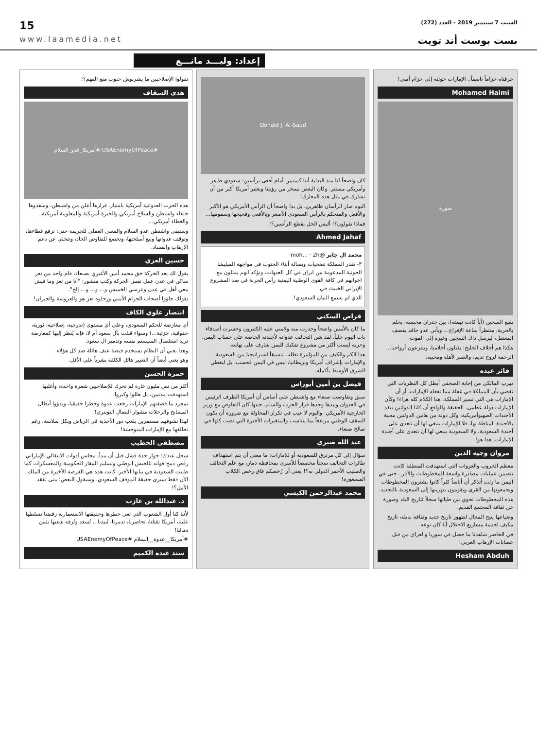السبت 7 سبتمبر 2019 - العدد (272)
15
بست بوست أند تويت
www.laamedia.net
إعداد: وليـــد مانـــع
عرفناه حزاماً ناسفاً.. الإمارات حولته إلى حزام أمني!
Mohamed Haimi
صورة
يقبع السجين (أياً كانت تهمته)، بين جدران محبسه، يحلم بالحرية، منتظراً ساعة الإفراج... ويأتي عدو حاقد يقصف المعتقل، ليرسل ذاك السجين وغيره إلى الموت.
هكذا هم أجلاف الخليج: يقتلون أحلامنا، وينتزعون أرواحنا...
الرحمة لروح نديم، والصبر لأهله ومحبيه.
فائز عبده
تهرب المالكي من إجابة الصحفي أبطل كل النظريات التي تقضي بأن المملكة في غفلة مما تفعله الإمارات، أو أن الإمارات هي التي تسير المملكة. هذا الكلام كله هراء! وكأن الإمارات دولة عظمى. الحقيقة والواقع أن كلتا الدولتين تنفذ الأجندات الصهيوأمريكية، وكل دولة من هاتين الدولتين معنية بالأجندة المناطة بها، فلا الإمارات ينبغي لها أن تتعدى على أجندة السعودية، ولا السعودية ينبغي لها أن تتعدى على أجندة الإمارات. هذا هو!
مروان وجيه الدين
معظم الحروب والغزوات التي استهدفت المنطقة كانت تتضمن عمليات مصادرة واسعة للمخطوطات والآثار.. حتى في اليمن ما زلت أتذكر أن أناساً كثراً كانوا يشترون المخطوطات ويجمعونها من القرى ويقومون بتهريبها إلى السعودية بالتحديد.
هذه المخطوطات تحوي بين طياتها سجلاً لتاريخ البلد وصورة عن ثقافة المجتمع القديم.
وضياعها يتيح المجال لظهور تاريخ جديد وثقافة بديلة، تاريخ مكيف لخدمة مشاريع الاحتلال أيا كان نوعه.
في الحاضر شاهدنا ما حصل في سوريا والعراق من قبل عصابات الإرهاب الغربي!
Hesham Abduh
Donald J. Al-Saud
كان واضحاً لنا منذ البداية أننا كيمنيين أمام أفعى برأسين: سعودي ظاهر وأمريكي مستتر. وكان البعض يسخر من رؤيتنا ويعتبر أمريكا أكبر من أن تشارك في مثل هذه المعارك!
اليوم صار الرأسان ظاهرين، بل بدا واضحاً أن الرأس الأمريكي هو الأكبر والأفعل والمتحكم بالرأس السعودي الأصغر وبالأفعى وفحيحها وسمومها...
فماذا تقولون؟! أليس الحل بقطع الرأسين؟!
Ahmed Jahaf
محمد ال جابر @moh... · 2h
٣- تقدر المملكة تضحيات وبسالة أبناء الجنوب في مواجهة الميليشا الحوثية المدعومة من ايران في كل الجبهات، وتؤكد انهم يمثلون مع اخوانهم في كافة القوى الوطنية اليمنية رأس الحربة في صد المشروع الإيراني الخبيث في
للذي لم يسمع البيان السعودي!
فراص السكني
ما كان بالأمس واضحاً وحذرت منه ولامني عليه الكثيرون وخسرت أصدقاء بات اليوم جلياً. لقد شن التحالف عدوانه لأجندته الخاصة على حساب اليمن، وحربه ليست أكثر من مشروع تفكيك لليمن شارف على نهايته.
هذا الكم والكيف من المؤامرة تطلب تنسيقاً استراتيجيا بين السعودية والإمارات بإشراف أمريكا وبريطانيا، ليس في اليمن فحسب، بل ليغطي الشرق الأوسط بأكمله.
فيصل بن أمين أبوراس
سبق وتفاوضت صنعاء مع واشنطن على أساس أن أمريكا الطرف الرئيس في العدوان وبيدها وحدها قرار الحرب والسلم. حينها كان التفاوض مع وزير الخارجية الأمريكي. واليوم لا عيب في تكرار المحاولة مع ضرورة أن يكون السقف الوطني مرتفعاً بما يتناسب والمتغيرات الأخيرة التي تصب كلها في صالح صنعاء.
عبد الله صبري
سؤال إلى كل مرتزق للسعودية أو للإمارات: ما معنى أن يتم استهداف طائرات التحالف سجناً مخصصاً للأسرى بمحافظة ذمار، مع علم التحالف والصليب الأحمر الدولي به؟! يعني أن رُخصكم فاق رخص الكلاب المسعورة!
محمد عبدالرحمن الكبسي
تقولوا الإصلاحيين ما يشربوش حبوب منع الفهم؟!
هدى السقاف
#USAEnemyOfPeace #أمريكا_عدو_السلام
هذه الحرب العدوانية أمريكية بامتياز. قرارها أعلن من واشنطن، ومنفذوها حلفاء واشنطن والسلاح أمريكي والخبرة أمريكية والمعلومة أمريكية، والغطاء أمريكي...
وستبقى واشنطن عدو السلام والمعنى العملي للجريمة حتى: ترفع غطاءها، وتوقف عدوانها وبيع أسلحتها، وتخضع للتفاوض الجاد، وتتخلى عن دعم الإرهاب والفساد.
حسين العزي
يقول لك بعد الحركة حق محمد أمين الأغبري بصنعاء، قام واحد من تعز ساكن في عدن عمل نفس الحركة وكتب منشور: "أنا من تعز وما فيش معي أهل في عدن وعرسي الخميس و... و... و... إلخ".
يقولك جاؤوا أصحاب الحزام الأمني ورحلوه تعز هو والعروسة والجيران!
انتصار علوي الكاف
أي معارضة للحكم السعودي، وعلى أي مستوى (تدرجية، إصلاحية، ثورية، حقوقية، جزئية...) وسواء قبلت بآل سعود أم لا، فإنه يُنظر إليها كمعارضة تريد استئصال السيستم نفسه وتدمير آل سعود.
وهذا يعني أن النظام يستخدم قبضة عنف هائلة ضد كل هؤلاء.
وهو يعني أيضاً أن التغيير هائل الكلفة بشرياً على الأقل.
حمزة الحسن
أكثر من نص مليون غارة لم تحرك للإصلاحيين شعرة واحدة، وأغلبها استهدفت مدنيين، بل هللوا وكبروا.
بمجرد ما قصفتهم الإمارات رجعت عدوة وخطرا حقيقيا، وبدؤوا أبطال المسابح والرحلات مشوار النضال التويتري!
لهذا نشوفهم مستمرين بلعب دور الأحذية في الرياض وبكل سلاسة، رغم تحالفها مع الإمارات المتوحشة!
مصطفى الخطيب
سجل عندك: حوار جدة فشل قبل أن يبدأ. مجلس أدوات الانتقالي الإماراتي رفض دمج قواته بالجيش الوطني وتسليم المقار الحكومية والمعسكرات كما طلبت السعودية في بيانها الأخير. كانت هذه هي الفرصة الأخيرة من الملك. الآن فقط سنرى حقيقة الموقف السعودي. وسيقول البعض: متى تفقد الأمل؟!
د. عبدالله بن عازب
لأننا كنا أول الشعوب التي تعي خطرها وحقيقتها الاستعمارية رفضنا تسلطها علينا، أمريكا تقتلنا، تحاصرنا، تدمرنا، تُبيدنا... تُسعد وتُرفه شعبها بثمن دمائنا!
#أمريكا__عدوة__السلام #USAEnemyOfPeace
سند عبده الكميم